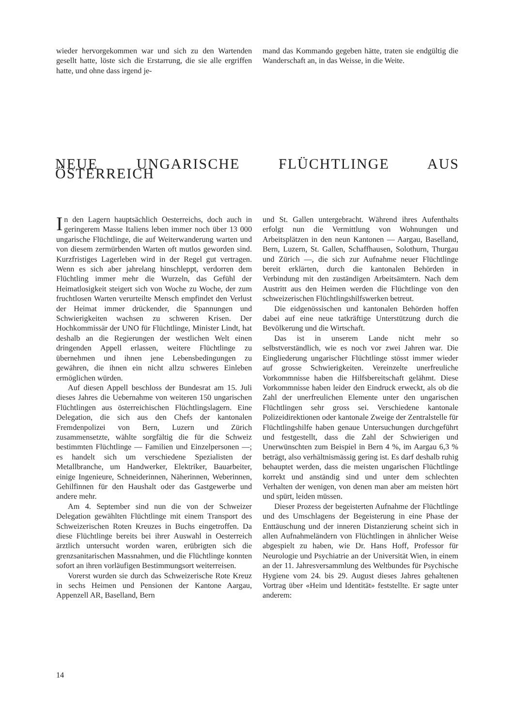wieder hervorgekommen war und sich zu den Wartenden gesellt hatte, löste sich die Erstarrung, die sie alle ergriffen hatte, und ohne dass irgend je-
mand das Kommando gegeben hätte, traten sie endgültig die Wanderschaft an, in das Weisse, in die Weite.
NEUE UNGARISCHE FLÜCHTLINGE AUS ÖSTERREICH
In den Lagern hauptsächlich Oesterreichs, doch auch in geringerem Masse Italiens leben immer noch über 13 000 ungarische Flüchtlinge, die auf Weiterwanderung warten und von diesem zermürbenden Warten oft mutlos geworden sind. Kurzfristiges Lagerleben wird in der Regel gut vertragen. Wenn es sich aber jahrelang hinschleppt, verdorren dem Flüchtling immer mehr die Wurzeln, das Gefühl der Heimatlosigkeit steigert sich von Woche zu Woche, der zum fruchtlosen Warten verurteilte Mensch empfindet den Verlust der Heimat immer drückender, die Spannungen und Schwierigkeiten wachsen zu schweren Krisen. Der Hochkommissär der UNO für Flüchtlinge, Minister Lindt, hat deshalb an die Regierungen der westlichen Welt einen dringenden Appell erlassen, weitere Flüchtlinge zu übernehmen und ihnen jene Lebensbedingungen zu gewähren, die ihnen ein nicht allzu schweres Einleben ermöglichen würden.
Auf diesen Appell beschloss der Bundesrat am 15. Juli dieses Jahres die Uebernahme von weiteren 150 ungarischen Flüchtlingen aus österreichischen Flüchtlingslagern. Eine Delegation, die sich aus den Chefs der kantonalen Fremdenpolizei von Bern, Luzern und Zürich zusammensetzte, wählte sorgfältig die für die Schweiz bestimmten Flüchtlinge — Familien und Einzelpersonen —; es handelt sich um verschiedene Spezialisten der Metallbranche, um Handwerker, Elektriker, Bauarbeiter, einige Ingenieure, Schneiderinnen, Näherinnen, Weberinnen, Gehilfinnen für den Haushalt oder das Gastgewerbe und andere mehr.
Am 4. September sind nun die von der Schweizer Delegation gewählten Flüchtlinge mit einem Transport des Schweizerischen Roten Kreuzes in Buchs eingetroffen. Da diese Flüchtlinge bereits bei ihrer Auswahl in Oesterreich ärztlich untersucht worden waren, erübrigten sich die grenzsanitarischen Massnahmen, und die Flüchtlinge konnten sofort an ihren vorläufigen Bestimmungsort weiterreisen.
Vorerst wurden sie durch das Schweizerische Rote Kreuz in sechs Heimen und Pensionen der Kantone Aargau, Appenzell AR, Baselland, Bern
und St. Gallen untergebracht. Während ihres Aufenthalts erfolgt nun die Vermittlung von Wohnungen und Arbeitsplätzen in den neun Kantonen — Aargau, Baselland, Bern, Luzern, St. Gallen, Schaffhausen, Solothurn, Thurgau und Zürich —, die sich zur Aufnahme neuer Flüchtlinge bereit erklärten, durch die kantonalen Behörden in Verbindung mit den zuständigen Arbeitsämtern. Nach dem Austritt aus den Heimen werden die Flüchtlinge von den schweizerischen Flüchtlingshilfswerken betreut.
Die eidgenössischen und kantonalen Behörden hoffen dabei auf eine neue tatkräftige Unterstützung durch die Bevölkerung und die Wirtschaft.
Das ist in unserem Lande nicht mehr so selbstverständlich, wie es noch vor zwei Jahren war. Die Eingliederung ungarischer Flüchtlinge stösst immer wieder auf grosse Schwierigkeiten. Vereinzelte unerfreuliche Vorkommnisse haben die Hilfsbereitschaft gelähmt. Diese Vorkommnisse haben leider den Eindruck erweckt, als ob die Zahl der unerfreulichen Elemente unter den ungarischen Flüchtlingen sehr gross sei. Verschiedene kantonale Polizeidirektionen oder kantonale Zweige der Zentralstelle für Flüchtlingshilfe haben genaue Untersuchungen durchgeführt und festgestellt, dass die Zahl der Schwierigen und Unerwünschten zum Beispiel in Bern 4 %, im Aargau 6,3 % beträgt, also verhältnismässig gering ist. Es darf deshalb ruhig behauptet werden, dass die meisten ungarischen Flüchtlinge korrekt und anständig sind und unter dem schlechten Verhalten der wenigen, von denen man aber am meisten hört und spürt, leiden müssen.
Dieser Prozess der begeisterten Aufnahme der Flüchtlinge und des Umschlagens der Begeisterung in eine Phase der Enttäuschung und der inneren Distanzierung scheint sich in allen Aufnahmeländern von Flüchtlingen in ähnlicher Weise abgespielt zu haben, wie Dr. Hans Hoff, Professor für Neurologie und Psychiatrie an der Universität Wien, in einem an der 11. Jahresversammlung des Weltbundes für Psychische Hygiene vom 24. bis 29. August dieses Jahres gehaltenen Vortrag über «Heim und Identität» feststellte. Er sagte unter anderem:
14